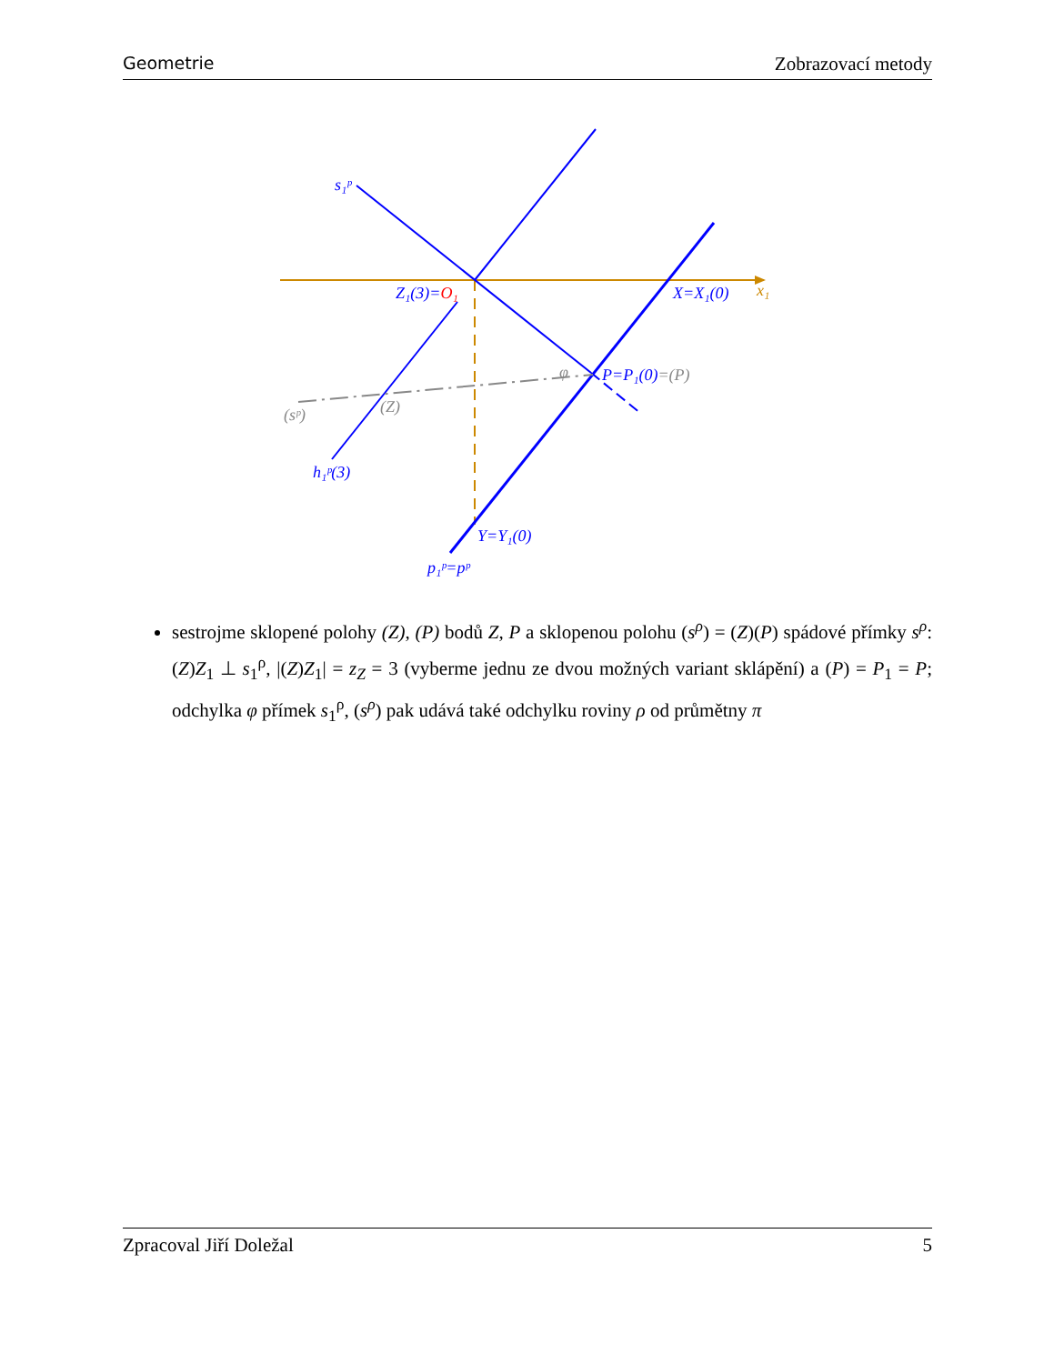Geometrie Zobrazovací metody
s₁ᵖ
Z₁(3)=O₁
X=X₁(0)
x₁
φ
P=P₁(0)=(P)
(Z)
(sᵖ)
h₁ᵖ(3)
Y=Y₁(0)
p₁ᵖ=pᵖ
sestrojme sklopené polohy (Z), (P) bodů Z, P a sklopenou polohu (s<sup>ρ</sup>) = (Z)(P) spádové přímky s<sup>ρ</sup>: (Z)Z<sub>1</sub> ⊥ s<sub>1</sub><sup>ρ</sup>, |(Z)Z<sub>1</sub>| = z<sub>Z</sub> = 3 (vyberme jednu ze dvou možných variant sklápění) a (P) = P<sub>1</sub> = P; odchylka φ přímek s<sub>1</sub><sup>ρ</sup>, (s<sup>ρ</sup>) pak udává také odchylku roviny ρ od průmětny π
Zpracoval Jiří Doležal 5